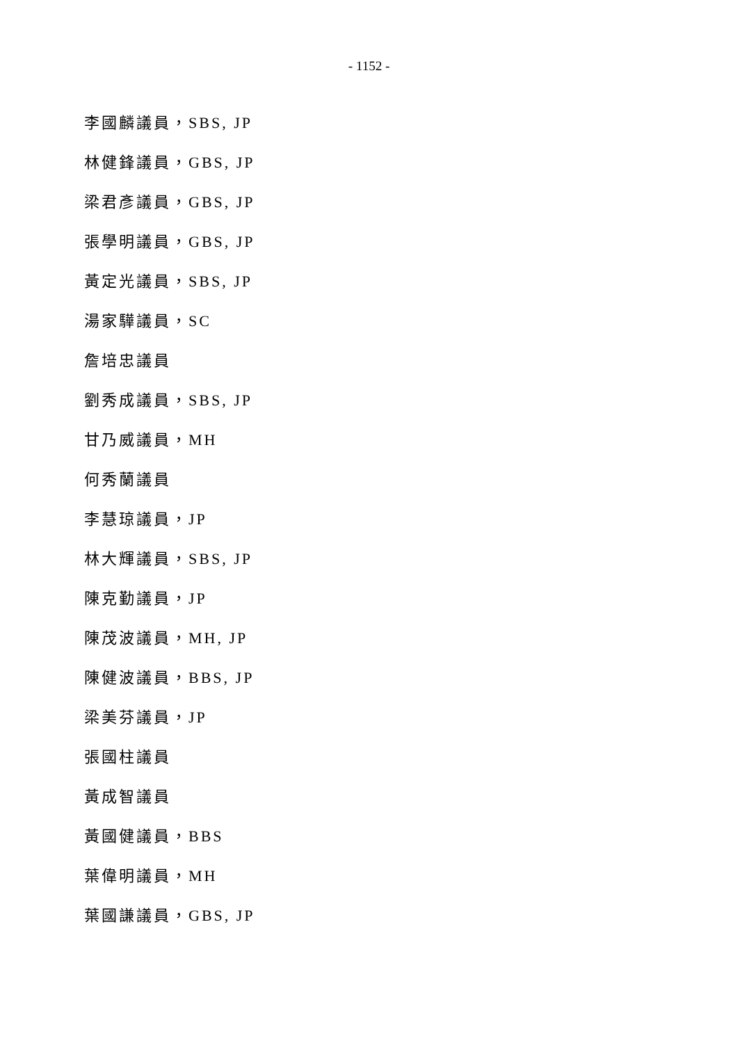- 1152 -
李國麟議員，SBS, JP
林健鋒議員，GBS, JP
梁君彥議員，GBS, JP
張學明議員，GBS, JP
黃定光議員，SBS, JP
湯家驊議員，SC
詹培忠議員
劉秀成議員，SBS, JP
甘乃威議員，MH
何秀蘭議員
李慧琼議員，JP
林大輝議員，SBS, JP
陳克勤議員，JP
陳茂波議員，MH, JP
陳健波議員，BBS, JP
梁美芬議員，JP
張國柱議員
黃成智議員
黃國健議員，BBS
葉偉明議員，MH
葉國謙議員，GBS, JP